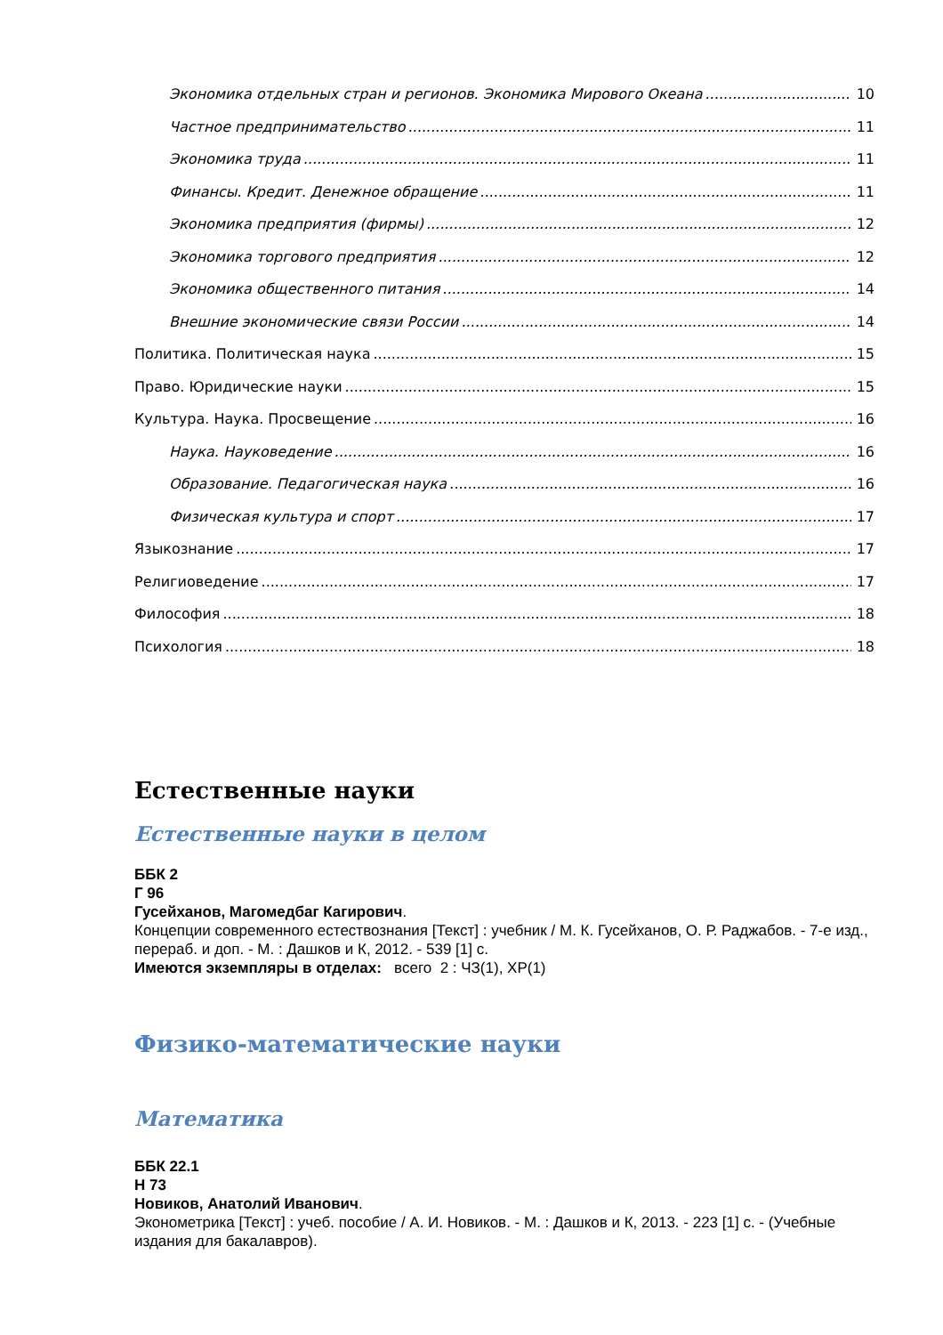Экономика отдельных стран и регионов. Экономика Мирового Океана 10
Частное предпринимательство 11
Экономика труда 11
Финансы. Кредит. Денежное обращение 11
Экономика предприятия (фирмы) 12
Экономика торгового предприятия 12
Экономика общественного питания 14
Внешние экономические связи России 14
Политика. Политическая наука 15
Право. Юридические науки 15
Культура. Наука. Просвещение 16
Наука. Науковедение 16
Образование. Педагогическая наука 16
Физическая культура и спорт 17
Языкознание 17
Религиоведение 17
Философия 18
Психология 18
Естественные науки
Естественные науки в целом
ББК 2
Г 96
Гусейханов, Магомедбаг Кагирович.
Концепции современного естествознания [Текст] : учебник / М. К. Гусейханов, О. Р. Раджабов. - 7-е изд., перераб. и доп. - М. : Дашков и К, 2012. - 539 [1] с.
Имеются экземпляры в отделах: всего 2 : ЧЗ(1), ХР(1)
Физико-математические науки
Математика
ББК 22.1
Н 73
Новиков, Анатолий Иванович.
Эконометрика [Текст] : учеб. пособие / А. И. Новиков. - М. : Дашков и К, 2013. - 223 [1] с. - (Учебные издания для бакалавров).